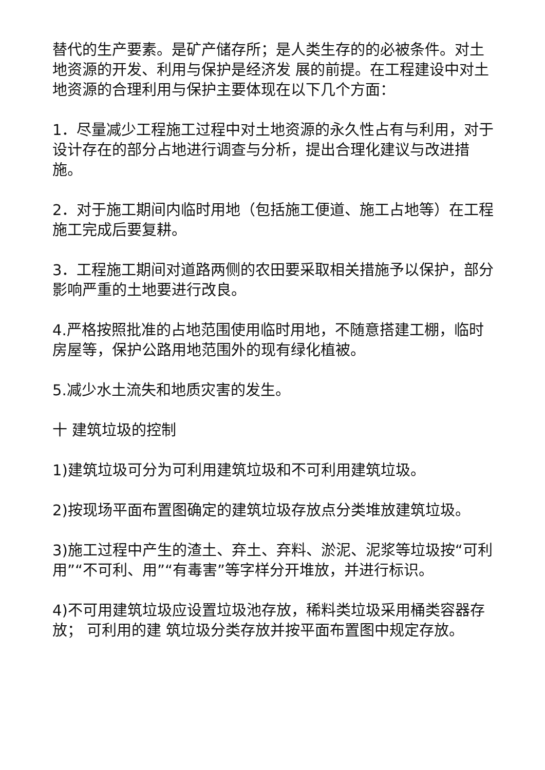替代的生产要素。是矿产储存所；是人类生存的的必被条件。对土地资源的开发、利用与保护是经济发 展的前提。在工程建设中对土地资源的合理利用与保护主要体现在以下几个方面：
1．尽量减少工程施工过程中对土地资源的永久性占有与利用，对于设计存在的部分占地进行调查与分析，提出合理化建议与改进措施。
2．对于施工期间内临时用地（包括施工便道、施工占地等）在工程施工完成后要复耕。
3．工程施工期间对道路两侧的农田要采取相关措施予以保护，部分影响严重的土地要进行改良。
4.严格按照批准的占地范围使用临时用地，不随意搭建工棚，临时房屋等，保护公路用地范围外的现有绿化植被。
5.减少水土流失和地质灾害的发生。
十 建筑垃圾的控制
1)建筑垃圾可分为可利用建筑垃圾和不可利用建筑垃圾。
2)按现场平面布置图确定的建筑垃圾存放点分类堆放建筑垃圾。
3)施工过程中产生的渣土、弃土、弃料、淤泥、泥浆等垃圾按“可利用”“不可利、用”“有毒害”等字样分开堆放，并进行标识。
4)不可用建筑垃圾应设置垃圾池存放，稀料类垃圾采用桶类容器存放； 可利用的建 筑垃圾分类存放并按平面布置图中规定存放。